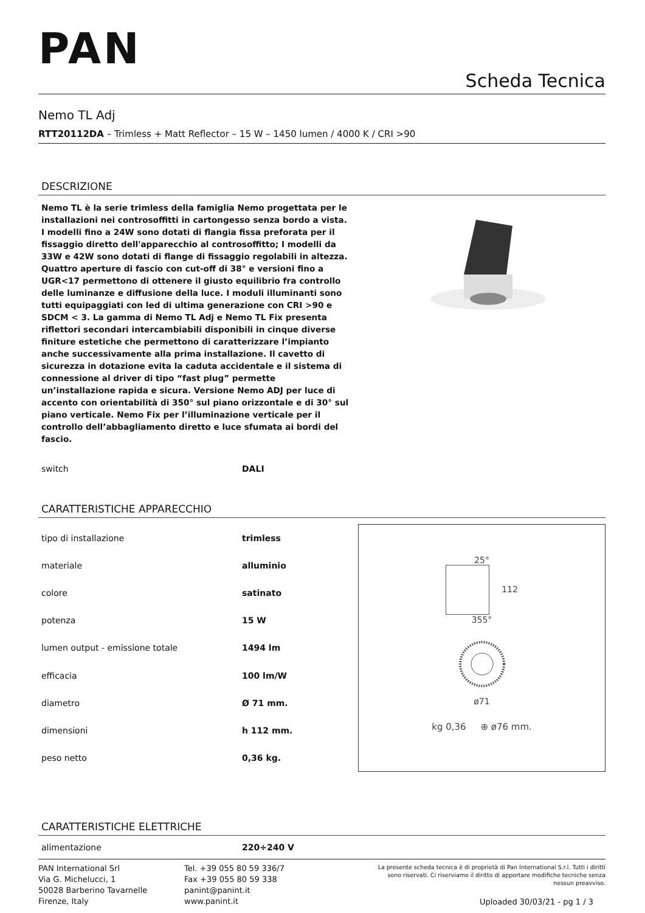PAN
Scheda Tecnica
Nemo TL Adj
RTT20112DA – Trimless + Matt Reflector – 15 W – 1450 lumen / 4000 K / CRI >90
DESCRIZIONE
Nemo TL è la serie trimless della famiglia Nemo progettata per le installazioni nei controsoffitti in cartongesso senza bordo a vista. I modelli fino a 24W sono dotati di flangia fissa preforata per il fissaggio diretto dell'apparecchio al controsoffitto; I modelli da 33W e 42W sono dotati di flange di fissaggio regolabili in altezza. Quattro aperture di fascio con cut-off di 38° e versioni fino a UGR<17 permettono di ottenere il giusto equilibrio fra controllo delle luminanze e diffusione della luce. I moduli illuminanti sono tutti equipaggiati con led di ultima generazione con CRI >90 e SDCM < 3. La gamma di Nemo TL Adj e Nemo TL Fix presenta riflettori secondari intercambiabili disponibili in cinque diverse finiture estetiche che permettono di caratterizzare l’impianto anche successivamente alla prima installazione. Il cavetto di sicurezza in dotazione evita la caduta accidentale e il sistema di connessione al driver di tipo “fast plug” permette un’installazione rapida e sicura. Versione Nemo ADJ per luce di accento con orientabilità di 350° sul piano orizzontale e di 30° sul piano verticale. Nemo Fix per l’illuminazione verticale per il controllo dell’abbagliamento diretto e luce sfumata ai bordi del fascio.
| switch | DALI |
CARATTERISTICHE APPARECCHIO
| tipo di installazione | trimless |
| materiale | alluminio |
| colore | satinato |
| potenza | 15 W |
| lumen output - emissione totale | 1494 lm |
| efficacia | 100 lm/W |
| diametro | Ø 71 mm. |
| dimensioni | h 112 mm. |
| peso netto | 0,36 kg. |
25°
112
355°
ø71
kg 0,36 ⊕ ø76 mm.
CARATTERISTICHE ELETTRICHE
| alimentazione | 220÷240 V |
PAN International Srl
Via G. Michelucci, 1
50028 Barberino Tavarnelle
Firenze, Italy
Tel. +39 055 80 59 336/7
Fax +39 055 80 59 338
panint@panint.it
www.panint.it
La presente scheda tecnica è di proprietà di Pan International S.r.l. Tutti i diritti sono riservati. Ci riserviamo il diritto di apportare modifiche tecniche senza nessun preavviso.
Uploaded 30/03/21 - pg 1 / 3